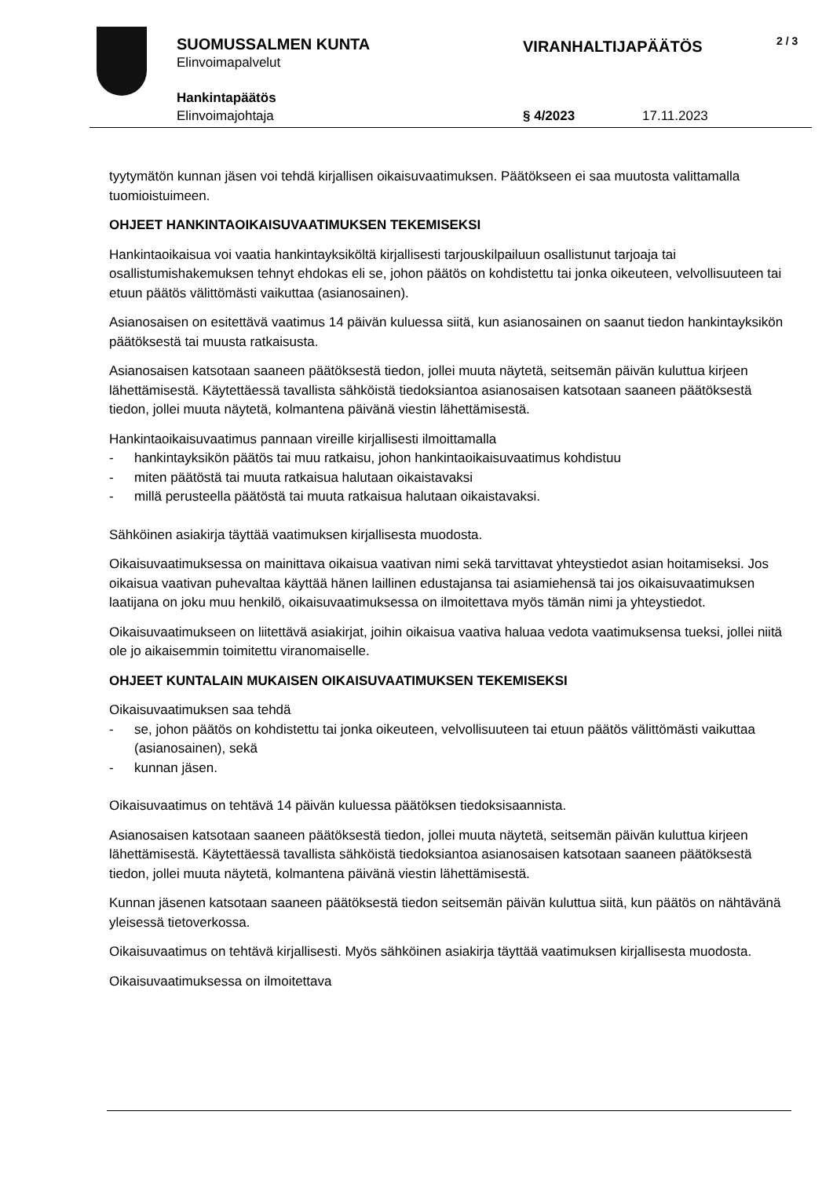SUOMUSSALMEN KUNTA
Elinvoimapalvelut
VIRANHALTIJAPÄÄTÖS 2 / 3
Hankintapäätös
Elinvoimajohtaja § 4/2023 17.11.2023
tyytymätön kunnan jäsen voi tehdä kirjallisen oikaisuvaatimuksen. Päätökseen ei saa muutosta valittamalla tuomioistuimeen.
OHJEET HANKINTAOIKAISUVAATIMUKSEN TEKEMISEKSI
Hankintaoikaisua voi vaatia hankintayksiköltä kirjallisesti tarjouskilpailuun osallistunut tarjoaja tai osallistumishakemuksen tehnyt ehdokas eli se, johon päätös on kohdistettu tai jonka oikeuteen, velvollisuuteen tai etuun päätös välittömästi vaikuttaa (asianosainen).
Asianosaisen on esitettävä vaatimus 14 päivän kuluessa siitä, kun asianosainen on saanut tiedon hankintayksikön päätöksestä tai muusta ratkaisusta.
Asianosaisen katsotaan saaneen päätöksestä tiedon, jollei muuta näytetä, seitsemän päivän kuluttua kirjeen lähettämisestä. Käytettäessä tavallista sähköistä tiedoksiantoa asianosaisen katsotaan saaneen päätöksestä tiedon, jollei muuta näytetä, kolmantena päivänä viestin lähettämisestä.
Hankintaoikaisuvaatimus pannaan vireille kirjallisesti ilmoittamalla
- hankintayksikön päätös tai muu ratkaisu, johon hankintaoikaisuvaatimus kohdistuu
- miten päätöstä tai muuta ratkaisua halutaan oikaistavaksi
- millä perusteella päätöstä tai muuta ratkaisua halutaan oikaistavaksi.
Sähköinen asiakirja täyttää vaatimuksen kirjallisesta muodosta.
Oikaisuvaatimuksessa on mainittava oikaisua vaativan nimi sekä tarvittavat yhteystiedot asian hoitamiseksi. Jos oikaisua vaativan puhevaltaa käyttää hänen laillinen edustajansa tai asiamiehensä tai jos oikaisuvaatimuksen laatijana on joku muu henkilö, oikaisuvaatimuksessa on ilmoitettava myös tämän nimi ja yhteystiedot.
Oikaisuvaatimukseen on liitettävä asiakirjat, joihin oikaisua vaativa haluaa vedota vaatimuksensa tueksi, jollei niitä ole jo aikaisemmin toimitettu viranomaiselle.
OHJEET KUNTALAIN MUKAISEN OIKAISUVAATIMUKSEN TEKEMISEKSI
Oikaisuvaatimuksen saa tehdä
- se, johon päätös on kohdistettu tai jonka oikeuteen, velvollisuuteen tai etuun päätös välittömästi vaikuttaa (asianosainen), sekä
- kunnan jäsen.
Oikaisuvaatimus on tehtävä 14 päivän kuluessa päätöksen tiedoksisaannista.
Asianosaisen katsotaan saaneen päätöksestä tiedon, jollei muuta näytetä, seitsemän päivän kuluttua kirjeen lähettämisestä. Käytettäessä tavallista sähköistä tiedoksiantoa asianosaisen katsotaan saaneen päätöksestä tiedon, jollei muuta näytetä, kolmantena päivänä viestin lähettämisestä.
Kunnan jäsenen katsotaan saaneen päätöksestä tiedon seitsemän päivän kuluttua siitä, kun päätös on nähtävänä yleisessä tietoverkossa.
Oikaisuvaatimus on tehtävä kirjallisesti. Myös sähköinen asiakirja täyttää vaatimuksen kirjallisesta muodosta.
Oikaisuvaatimuksessa on ilmoitettava